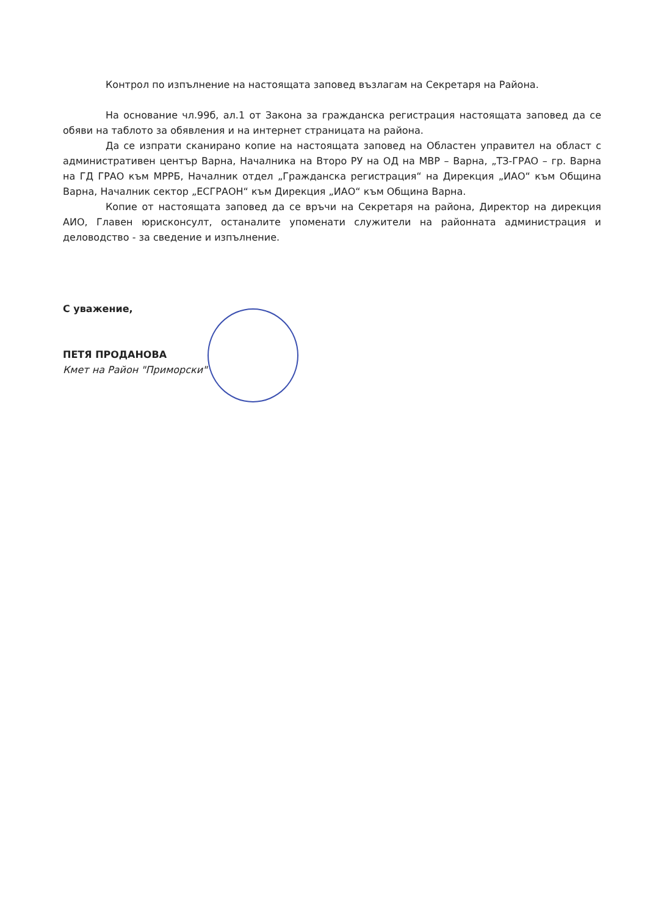Контрол по изпълнение на настоящата заповед възлагам на Секретаря на Района.
На основание чл.99б, ал.1 от Закона за гражданска регистрация настоящата заповед да се обяви на таблото за обявления и на интернет страницата на района.
Да се изпрати сканирано копие на настоящата заповед на Областен управител на област с административен център Варна, Началника на Второ РУ на ОД на МВР – Варна, „ТЗ-ГРАО – гр. Варна на ГД ГРАО към МРРБ, Началник отдел „Гражданска регистрация“ на Дирекция „ИАО“ към Община Варна, Началник сектор „ЕСГРАОН“ към Дирекция „ИАО“ към Община Варна.
Копие от настоящата заповед да се връчи на Секретаря на района, Директор на дирекция АИО, Главен юрисконсулт, останалите упоменати служители на районната администрация и деловодство - за сведение и изпълнение.
С уважение,
ПЕТЯ ПРОДАНОВА
Кмет на Район "Приморски"